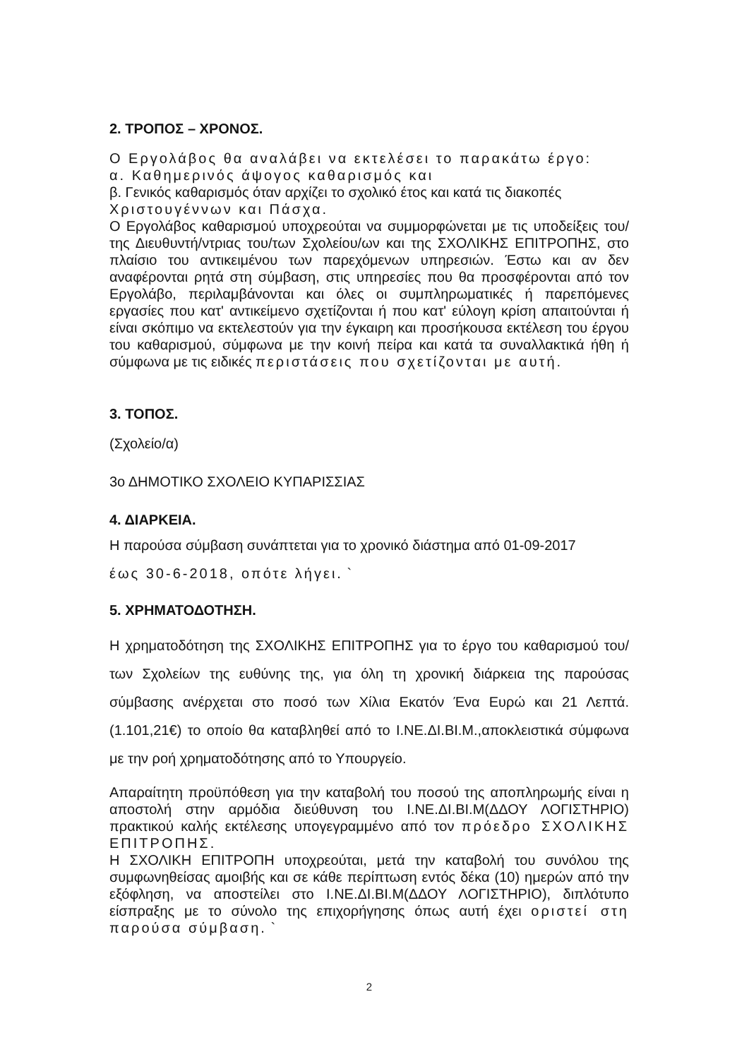2. ΤΡΟΠΟΣ – ΧΡΟΝΟΣ.
Ο Εργολάβος θα αναλάβει να εκτελέσει το παρακάτω έργο:
α. Καθημερινός άψογος καθαρισμός και
β. Γενικός καθαρισμός όταν αρχίζει το σχολικό έτος και κατά τις διακοπές
Χριστουγέννων και Πάσχα.
Ο Εργολάβος καθαρισμού υποχρεούται να συμμορφώνεται με τις υποδείξεις του/της Διευθυντή/ντριας του/των Σχολείου/ων και της ΣΧΟΛΙΚΗΣ ΕΠΙΤΡΟΠΗΣ, στο πλαίσιο του αντικειμένου των παρεχόμενων υπηρεσιών. Έστω και αν δεν αναφέρονται ρητά στη σύμβαση, στις υπηρεσίες που θα προσφέρονται από τον Εργολάβο, περιλαμβάνονται και όλες οι συμπληρωματικές ή παρεπόμενες εργασίες που κατ' αντικείμενο σχετίζονται ή που κατ' εύλογη κρίση απαιτούνται ή είναι σκόπιμο να εκτελεστούν για την έγκαιρη και προσήκουσα εκτέλεση του έργου του καθαρισμού, σύμφωνα με την κοινή πείρα και κατά τα συναλλακτικά ήθη ή σύμφωνα με τις ειδικές περιστάσεις που σχετίζονται με αυτή.
3. ΤΟΠΟΣ.
(Σχολείο/α)
3ο ΔΗΜΟΤΙΚΟ ΣΧΟΛΕΙΟ ΚΥΠΑΡΙΣΣΙΑΣ
4. ΔΙΑΡΚΕΙΑ.
Η παρούσα σύμβαση συνάπτεται για το χρονικό διάστημα από 01-09-2017
έως 30-6-2018, οπότε λήγει. `
5. ΧΡΗΜΑΤΟΔΟΤΗΣΗ.
Η χρηματοδότηση της ΣΧΟΛΙΚΗΣ ΕΠΙΤΡΟΠΗΣ για το έργο του καθαρισμού του/των Σχολείων της ευθύνης της, για όλη τη χρονική διάρκεια της παρούσας σύμβασης ανέρχεται στο ποσό των Χίλια Εκατόν Ένα Ευρώ και 21 Λεπτά. (1.101,21€) το οποίο θα καταβληθεί από το Ι.ΝΕ.ΔΙ.ΒΙ.Μ.,αποκλειστικά σύμφωνα με την ροή χρηματοδότησης από το Υπουργείο.
Απαραίτητη προϋπόθεση για την καταβολή του ποσού της αποπληρωμής είναι η αποστολή στην αρμόδια διεύθυνση του Ι.ΝΕ.ΔΙ.ΒΙ.Μ(ΔΔΟΥ ΛΟΓΙΣΤΗΡΙΟ) πρακτικού καλής εκτέλεσης υπογεγραμμένο από τον πρόεδρο ΣΧΟΛΙΚΗΣ ΕΠΙΤΡΟΠΗΣ.
Η ΣΧΟΛΙΚΗ ΕΠΙΤΡΟΠΗ υποχρεούται, μετά την καταβολή του συνόλου της συμφωνηθείσας αμοιβής και σε κάθε περίπτωση εντός δέκα (10) ημερών από την εξόφληση, να αποστείλει στο Ι.ΝΕ.ΔΙ.ΒΙ.Μ(ΔΔΟΥ ΛΟΓΙΣΤΗΡΙΟ), διπλότυπο είσπραξης με το σύνολο της επιχορήγησης όπως αυτή έχει οριστεί στη παρούσα σύμβαση. `
2